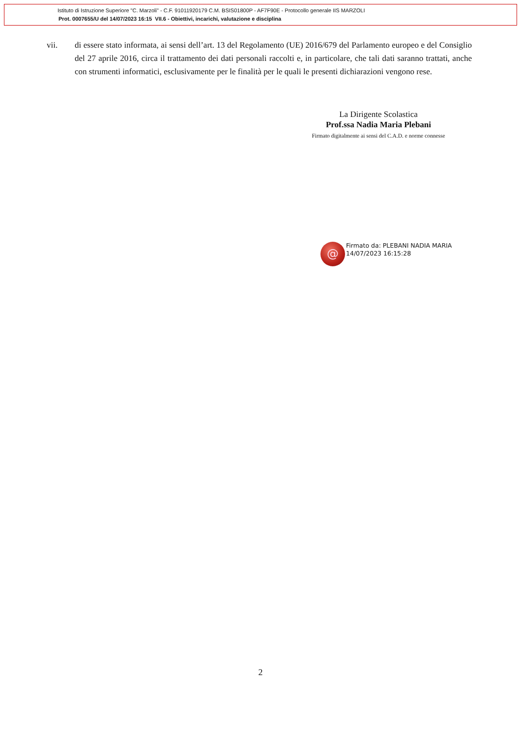Istituto di Istruzione Superiore "C. Marzoli" - C.F. 91011920179 C.M. BSIS01800P - AF7F90E - Protocollo generale IIS MARZOLI
Prot. 0007655/U del 14/07/2023 16:15 VII.6 - Obiettivi, incarichi, valutazione e disciplina
vii. di essere stato informata, ai sensi dell’art. 13 del Regolamento (UE) 2016/679 del Parlamento europeo e del Consiglio del 27 aprile 2016, circa il trattamento dei dati personali raccolti e, in particolare, che tali dati saranno trattati, anche con strumenti informatici, esclusivamente per le finalità per le quali le presenti dichiarazioni vengono rese.
La Dirigente Scolastica
Prof.ssa Nadia Maria Plebani
Firmato digitalmente ai sensi del C.A.D. e norme connesse
@
Firmato da: PLEBANI NADIA MARIA
14/07/2023 16:15:28
2